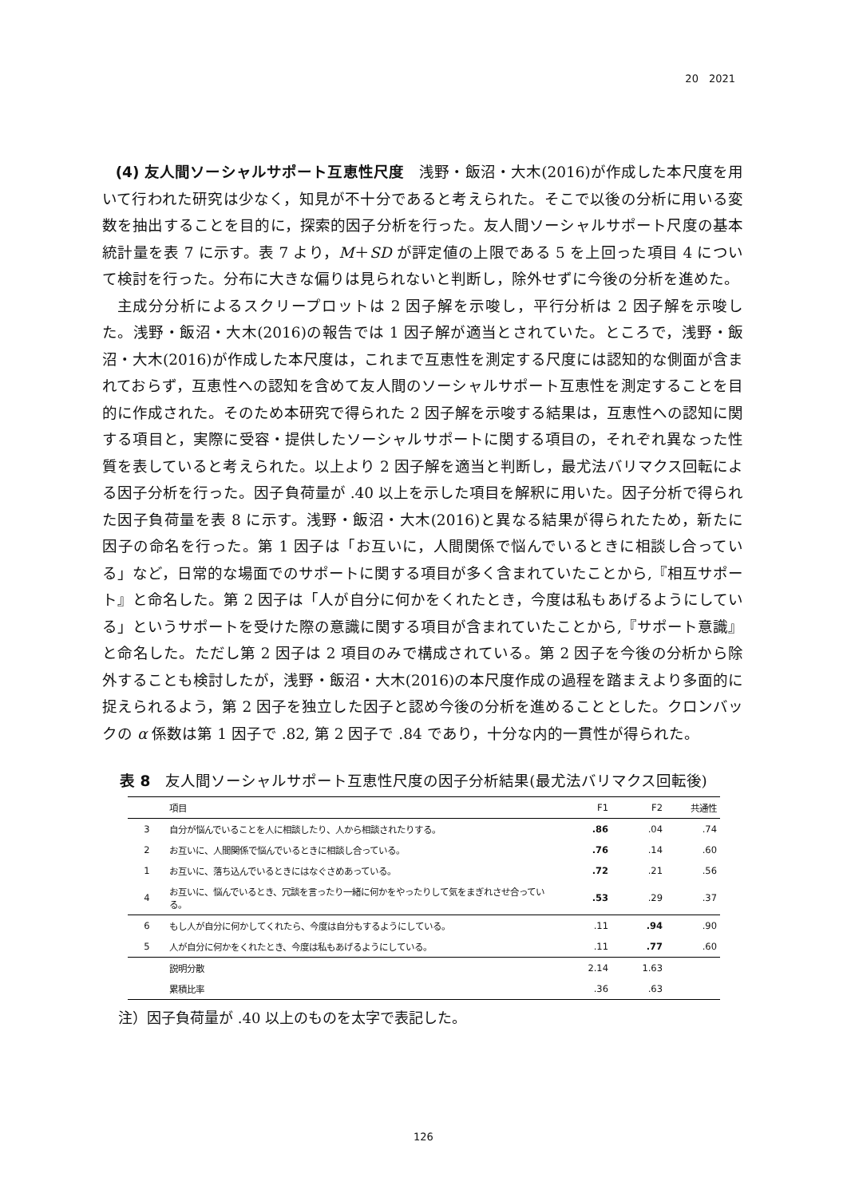20　2021
(4) 友人間ソーシャルサポート互恵性尺度　浅野・飯沼・大木(2016)が作成した本尺度を用いて行われた研究は少なく，知見が不十分であると考えられた。そこで以後の分析に用いる変数を抽出することを目的に，探索的因子分析を行った。友人間ソーシャルサポート尺度の基本統計量を表 7 に示す。表 7 より，M＋SD が評定値の上限である 5 を上回った項目 4 について検討を行った。分布に大きな偏りは見られないと判断し，除外せずに今後の分析を進めた。
主成分分析によるスクリープロットは 2 因子解を示唆し，平行分析は 2 因子解を示唆した。浅野・飯沼・大木(2016)の報告では 1 因子解が適当とされていた。ところで，浅野・飯沼・大木(2016)が作成した本尺度は，これまで互恵性を測定する尺度には認知的な側面が含まれておらず，互恵性への認知を含めて友人間のソーシャルサポート互恵性を測定することを目的に作成された。そのため本研究で得られた 2 因子解を示唆する結果は，互恵性への認知に関する項目と，実際に受容・提供したソーシャルサポートに関する項目の，それぞれ異なった性質を表していると考えられた。以上より 2 因子解を適当と判断し，最尤法バリマクス回転による因子分析を行った。因子負荷量が .40 以上を示した項目を解釈に用いた。因子分析で得られた因子負荷量を表 8 に示す。浅野・飯沼・大木(2016)と異なる結果が得られたため，新たに因子の命名を行った。第 1 因子は「お互いに，人間関係で悩んでいるときに相談し合っている」など，日常的な場面でのサポートに関する項目が多く含まれていたことから,『相互サポート』と命名した。第 2 因子は「人が自分に何かをくれたとき，今度は私もあげるようにしている」というサポートを受けた際の意識に関する項目が含まれていたことから,『サポート意識』と命名した。ただし第 2 因子は 2 項目のみで構成されている。第 2 因子を今後の分析から除外することも検討したが，浅野・飯沼・大木(2016)の本尺度作成の過程を踏まえより多面的に捉えられるよう，第 2 因子を独立した因子と認め今後の分析を進めることとした。クロンバックの α 係数は第 1 因子で .82, 第 2 因子で .84 であり，十分な内的一貫性が得られた。
表 8　友人間ソーシャルサポート互恵性尺度の因子分析結果(最尤法バリマクス回転後)
| | 項目 | F1 | F2 | 共通性 |
| --- | --- | --- | --- | --- |
| 3 | 自分が悩んでいることを人に相談したり、人から相談されたりする。 | .86 | .04 | .74 |
| 2 | お互いに、人間関係で悩んでいるときに相談し合っている。 | .76 | .14 | .60 |
| 1 | お互いに、落ち込んでいるときにはなぐさめあっている。 | .72 | .21 | .56 |
| 4 | お互いに、悩んでいるとき、冗談を言ったり一緒に何かをやったりして気をまぎれさせ合っている。 | .53 | .29 | .37 |
| 6 | もし人が自分に何かしてくれたら、今度は自分もするようにしている。 | .11 | .94 | .90 |
| 5 | 人が自分に何かをくれたとき、今度は私もあげるようにしている。 | .11 | .77 | .60 |
| | 説明分散 | 2.14 | 1.63 | |
| | 累積比率 | .36 | .63 | |
注）因子負荷量が .40 以上のものを太字で表記した。
126